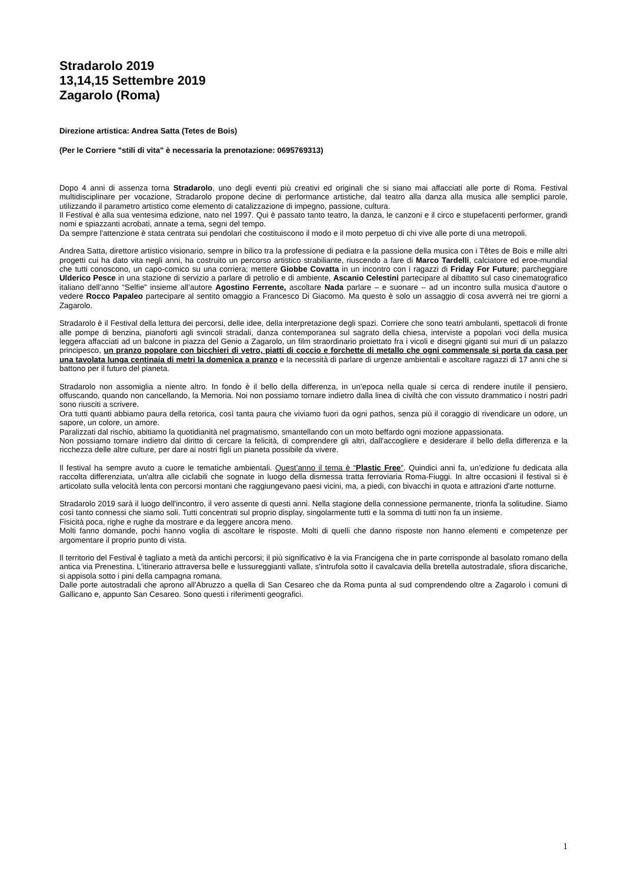Stradarolo 2019
13,14,15 Settembre 2019
Zagarolo (Roma)
Direzione artistica: Andrea Satta (Tetes de Bois)
(Per le Corriere "stili di vita" è necessaria la prenotazione: 0695769313)
Dopo 4 anni di assenza torna Stradarolo, uno degli eventi più creativi ed originali che si siano mai affacciati alle porte di Roma. Festival multidisciplinare per vocazione, Stradarolo propone decine di performance artistiche, dal teatro alla danza alla musica alle semplici parole, utilizzando il parametro artistico come elemento di catalizzazione di impegno, passione, cultura.
Il Festival è alla sua ventesima edizione, nato nel 1997. Qui è passato tanto teatro, la danza, le canzoni e il circo e stupefacenti performer, grandi nomi e spiazzanti acrobati, annate a tema, segni del tempo.
Da sempre l'attenzione è stata centrata sui pendolari che costituiscono il modo e il moto perpetuo di chi vive alle porte di una metropoli.
Andrea Satta, direttore artistico visionario, sempre in bilico tra la professione di pediatra e la passione della musica con i Têtes de Bois e mille altri progetti cui ha dato vita negli anni, ha costruito un percorso artistico strabiliante, riuscendo a fare di Marco Tardelli, calciatore ed eroe-mundial che tutti conoscono, un capo-comico su una corriera; mettere Giobbe Covatta in un incontro con i ragazzi di Friday For Future; parcheggiare Ulderico Pesce in una stazione di servizio a parlare di petrolio e di ambiente, Ascanio Celestini partecipare al dibattito sul caso cinematografico italiano dell’anno “Selfie” insieme all’autore Agostino Ferrente, ascoltare Nada parlare – e suonare – ad un incontro sulla musica d’autore o vedere Rocco Papaleo partecipare al sentito omaggio a Francesco Di Giacomo. Ma questo è solo un assaggio di cosa avverrà nei tre giorni a Zagarolo.
Stradarolo è il Festival della lettura dei percorsi, delle idee, della interpretazione degli spazi. Corriere che sono teatri ambulanti, spettacoli di fronte alle pompe di benzina, pianoforti agli svincoli stradali, danza contemporanea sul sagrato della chiesa, interviste a popolari voci della musica leggera affacciati ad un balcone in piazza del Genio a Zagarolo, un film straordinario proiettato fra i vicoli e disegni giganti sui muri di un palazzo principesco, un pranzo popolare con bicchieri di vetro, piatti di coccio e forchette di metallo che ogni commensale si porta da casa per una tavolata lunga centinaia di metri la domenica a pranzo e la necessità di parlare di urgenze ambientali e ascoltare ragazzi di 17 anni che si battono per il futuro del pianeta.
Stradarolo non assomiglia a niente altro. In fondo è il bello della differenza, in un’epoca nella quale si cerca di rendere inutile il pensiero, offuscando, quando non cancellando, la Memoria. Noi non possiamo tornare indietro dalla linea di civiltà che con vissuto drammatico i nostri padri sono riusciti a scrivere.
Ora tutti quanti abbiamo paura della retorica, così tanta paura che viviamo fuori da ogni pathos, senza più il coraggio di rivendicare un odore, un sapore, un colore, un amore.
Paralizzati dal rischio, abitiamo la quotidianità nel pragmatismo, smantellando con un moto beffardo ogni mozione appassionata.
Non possiamo tornare indietro dal diritto di cercare la felicità, di comprendere gli altri, dall'accogliere e desiderare il bello della differenza e la ricchezza delle altre culture, per dare ai nostri figli un pianeta possibile da vivere.
Il festival ha sempre avuto a cuore le tematiche ambientali. Quest’anno il tema è “Plastic Free”. Quindici anni fa, un’edizione fu dedicata alla raccolta differenziata, un'altra alle ciclabili che sognate in luogo della dismessa tratta ferroviaria Roma-Fiuggi. In altre occasioni il festival si è articolato sulla velocità lenta con percorsi montani che raggiungevano paesi vicini, ma, a piedi, con bivacchi in quota e attrazioni d'arte notturne.
Stradarolo 2019 sarà il luogo dell'incontro, il vero assente di questi anni. Nella stagione della connessione permanente, trionfa la solitudine. Siamo così tanto connessi che siamo soli. Tutti concentrati sul proprio display, singolarmente tutti e la somma di tutti non fa un insieme.
Fisicità poca, righe e rughe da mostrare e da leggere ancora meno.
Molti fanno domande, pochi hanno voglia di ascoltare le risposte. Molti di quelli che danno risposte non hanno elementi e competenze per argomentare il proprio punto di vista.
Il territorio del Festival è tagliato a metà da antichi percorsi; il più significativo è la via Francigena che in parte corrisponde al basolato romano della antica via Prenestina. L'itinerario attraversa belle e lussureggianti vallate, s'intrufola sotto il cavalcavia della bretella autostradale, sfiora discariche, si appisola sotto i pini della campagna romana.
Dalle porte autostradali che aprono all'Abruzzo a quella di San Cesareo che da Roma punta al sud comprendendo oltre a Zagarolo i comuni di Gallicano e, appunto San Cesareo. Sono questi i riferimenti geografici.
1